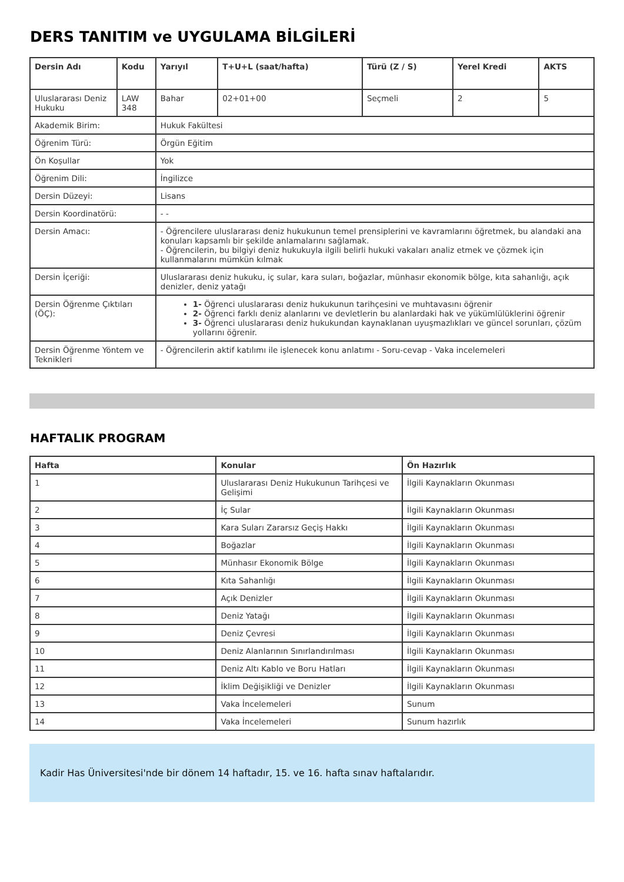DERS TANITIM ve UYGULAMA BİLGİLERİ
| Dersin Adı | Kodu | Yarıyıl | T+U+L (saat/hafta) | Türü (Z / S) | Yerel Kredi | AKTS |
| --- | --- | --- | --- | --- | --- | --- |
| Uluslararası Deniz Hukuku | LAW 348 | Bahar | 02+01+00 | Seçmeli | 2 | 5 |
| Akademik Birim: | | Hukuk Fakültesi | | | | |
| Öğrenim Türü: | | Örgün Eğitim | | | | |
| Ön Koşullar | | Yok | | | | |
| Öğrenim Dili: | | İngilizce | | | | |
| Dersin Düzeyi: | | Lisans | | | | |
| Dersin Koordinatörü: | | - - | | | | |
| Dersin Amacı: | | - Öğrencilere uluslararası deniz hukukunun temel prensiplerini ve kavramlarını öğretmek, bu alandaki ana konuları kapsamlı bir şekilde anlamalarını sağlamak. - Öğrencilerin, bu bilgiyi deniz hukukuyla ilgili belirli hukuki vakaları analiz etmek ve çözmek için kullanmalarını mümkün kılmak | | | | |
| Dersin İçeriği: | | Uluslararası deniz hukuku, iç sular, kara suları, boğazlar, münhasır ekonomik bölge, kıta sahanlığı, açık denizler, deniz yatağı | | | | |
| Dersin Öğrenme Çıktıları (ÖÇ): | | 1- Öğrenci uluslararası deniz hukukunun tarihçesini ve muhtavasını öğrenir 2- Öğrenci farklı deniz alanlarını ve devletlerin bu alanlardaki hak ve yükümlülüklerini öğrenir 3- Öğrenci uluslararası deniz hukukundan kaynaklanan uyuşmazlıkları ve güncel sorunları, çözüm yollarını öğrenir. | | | | |
| Dersin Öğrenme Yöntem ve Teknikleri | | - Öğrencilerin aktif katılımı ile işlenecek konu anlatımı - Soru-cevap - Vaka incelemeleri | | | | |
HAFTALIK PROGRAM
| Hafta | Konular | Ön Hazırlık |
| --- | --- | --- |
| 1 | Uluslararası Deniz Hukukunun Tarihçesi ve Gelişimi | İlgili Kaynakların Okunması |
| 2 | İç Sular | İlgili Kaynakların Okunması |
| 3 | Kara Suları Zararsız Geçiş Hakkı | İlgili Kaynakların Okunması |
| 4 | Boğazlar | İlgili Kaynakların Okunması |
| 5 | Münhasır Ekonomik Bölge | İlgili Kaynakların Okunması |
| 6 | Kıta Sahanlığı | İlgili Kaynakların Okunması |
| 7 | Açık Denizler | İlgili Kaynakların Okunması |
| 8 | Deniz Yatağı | İlgili Kaynakların Okunması |
| 9 | Deniz Çevresi | İlgili Kaynakların Okunması |
| 10 | Deniz Alanlarının Sınırlandırılması | İlgili Kaynakların Okunması |
| 11 | Deniz Altı Kablo ve Boru Hatları | İlgili Kaynakların Okunması |
| 12 | İklim Değişikliği ve Denizler | İlgili Kaynakların Okunması |
| 13 | Vaka İncelemeleri | Sunum |
| 14 | Vaka İncelemeleri | Sunum hazırlık |
Kadir Has Üniversitesi'nde bir dönem 14 haftadır, 15. ve 16. hafta sınav haftalarıdır.